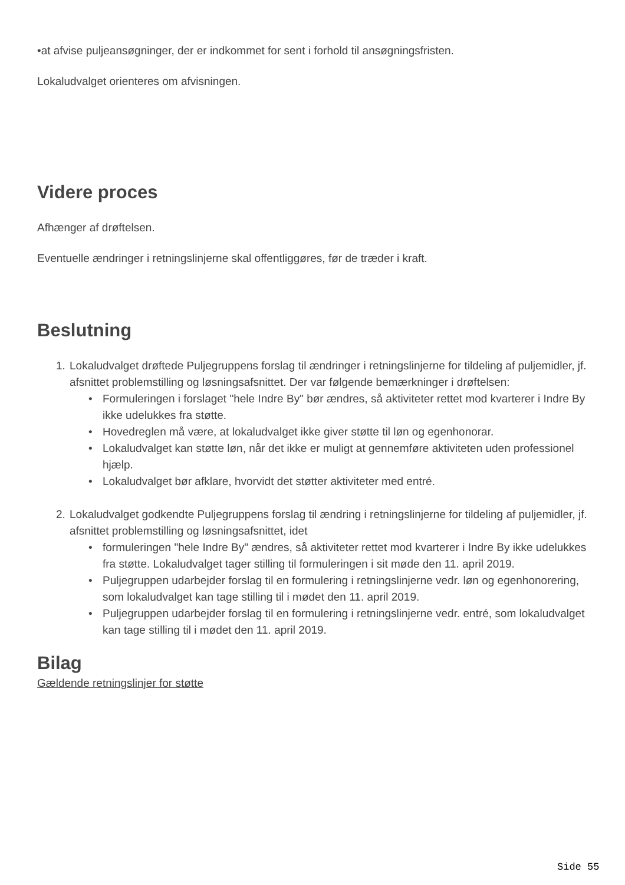•at afvise puljeansøgninger, der er indkommet for sent i forhold til ansøgningsfristen.
Lokaludvalget orienteres om afvisningen.
Videre proces
Afhænger af drøftelsen.
Eventuelle ændringer i retningslinjerne skal offentliggøres, før de træder i kraft.
Beslutning
1. Lokaludvalget drøftede Puljegruppens forslag til ændringer i retningslinjerne for tildeling af puljemidler, jf. afsnittet problemstilling og løsningsafsnittet. Der var følgende bemærkninger i drøftelsen:
• Formuleringen i forslaget "hele Indre By" bør ændres, så aktiviteter rettet mod kvarterer i Indre By ikke udelukkes fra støtte.
• Hovedreglen må være, at lokaludvalget ikke giver støtte til løn og egenhonorar.
• Lokaludvalget kan støtte løn, når det ikke er muligt at gennemføre aktiviteten uden professionel hjælp.
• Lokaludvalget bør afklare, hvorvidt det støtter aktiviteter med entré.
2. Lokaludvalget godkendte Puljegruppens forslag til ændring i retningslinjerne for tildeling af puljemidler, jf. afsnittet problemstilling og løsningsafsnittet, idet
• formuleringen "hele Indre By" ændres, så aktiviteter rettet mod kvarterer i Indre By ikke udelukkes fra støtte. Lokaludvalget tager stilling til formuleringen i sit møde den 11. april 2019.
• Puljegruppen udarbejder forslag til en formulering i retningslinjerne vedr. løn og egenhonorering, som lokaludvalget kan tage stilling til i mødet den 11. april 2019.
• Puljegruppen udarbejder forslag til en formulering i retningslinjerne vedr. entré, som lokaludvalget kan tage stilling til i mødet den 11. april 2019.
Bilag
Gældende retningslinjer for støtte
Side 55